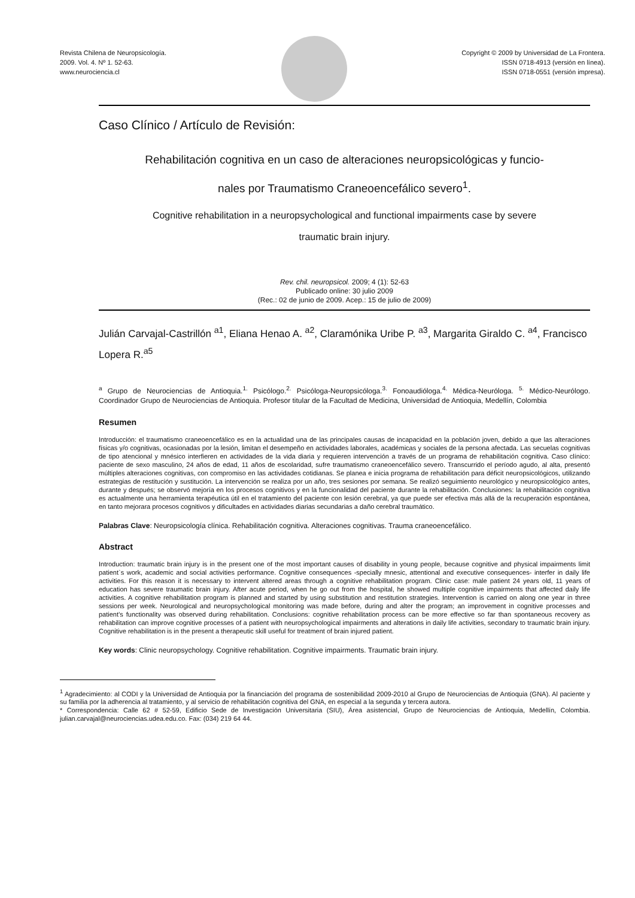Revista Chilena de Neuropsicología.
2009. Vol. 4. Nº 1. 52-63.
www.neurociencia.cl
Copyright © 2009 by Universidad de La Frontera.
ISSN 0718-4913 (versión en línea).
ISSN 0718-0551 (versión impresa).
Caso Clínico / Artículo de Revisión:
Rehabilitación cognitiva en un caso de alteraciones neuropsicológicas y funcio-
nales por Traumatismo Craneoencefálico severo<sup>1</sup>.
Cognitive rehabilitation in a neuropsychological and functional impairments case by severe
traumatic brain injury.
Rev. chil. neuropsicol. 2009; 4 (1): 52-63
Publicado online: 30 julio 2009
(Rec.: 02 de junio de 2009. Acep.: 15 de julio de 2009)
Julián Carvajal-Castrillón <sup>a1</sup>, Eliana Henao A. <sup>a2</sup>, Claramónika Uribe P. <sup>a3</sup>, Margarita Giraldo C. <sup>a4</sup>, Francisco Lopera R.<sup>a5</sup>
<sup>a</sup> Grupo de Neurociencias de Antioquia.<sup>1.</sup> Psicólogo.<sup>2.</sup> Psicóloga-Neuropsicóloga.<sup>3.</sup> Fonoaudióloga.<sup>4.</sup> Médica-Neuróloga. <sup>5.</sup> Médico-Neurólogo. Coordinador Grupo de Neurociencias de Antioquia. Profesor titular de la Facultad de Medicina, Universidad de Antioquia, Medellín, Colombia
Resumen
Introducción: el traumatismo craneoencefálico es en la actualidad una de las principales causas de incapacidad en la población joven, debido a que las alteraciones físicas y/o cognitivas, ocasionadas por la lesión, limitan el desempeño en actividades laborales, académicas y sociales de la persona afectada. Las secuelas cognitivas de tipo atencional y mnésico interfieren en actividades de la vida diaria y requieren intervención a través de un programa de rehabilitación cognitiva. Caso clínico: paciente de sexo masculino, 24 años de edad, 11 años de escolaridad, sufre traumatismo craneoencefálico severo. Transcurrido el período agudo, al alta, presentó múltiples alteraciones cognitivas, con compromiso en las actividades cotidianas. Se planea e inicia programa de rehabilitación para déficit neuropsicológicos, utilizando estrategias de restitución y sustitución. La intervención se realiza por un año, tres sesiones por semana. Se realizó seguimiento neurológico y neuropsicológico antes, durante y después; se observó mejoría en los procesos cognitivos y en la funcionalidad del paciente durante la rehabilitación. Conclusiones: la rehabilitación cognitiva es actualmente una herramienta terapéutica útil en el tratamiento del paciente con lesión cerebral, ya que puede ser efectiva más allá de la recuperación espontánea, en tanto mejorara procesos cognitivos y dificultades en actividades diarias secundarias a daño cerebral traumático.
Palabras Clave: Neuropsicología clínica. Rehabilitación cognitiva. Alteraciones cognitivas. Trauma craneoencefálico.
Abstract
Introduction: traumatic brain injury is in the present one of the most important causes of disability in young people, because cognitive and physical impairments limit patient`s work, academic and social activities performance. Cognitive consequences -specially mnesic, attentional and executive consequences- interfer in daily life activities. For this reason it is necessary to intervent altered areas through a cognitive rehabilitation program. Clinic case: male patient 24 years old, 11 years of education has severe traumatic brain injury. After acute period, when he go out from the hospital, he showed multiple cognitive impairments that affected daily life activities. A cognitive rehabilitation program is planned and started by using substitution and restitution strategies. Intervention is carried on along one year in three sessions per week. Neurological and neuropsychological monitoring was made before, during and alter the program; an improvement in cognitive processes and patient’s functionality was observed during rehabilitation. Conclusions: cognitive rehabilitation process can be more effective so far than spontaneous recovery as rehabilitation can improve cognitive processes of a patient with neuropsychological impairments and alterations in daily life activities, secondary to traumatic brain injury. Cognitive rehabilitation is in the present a therapeutic skill useful for treatment of brain injured patient.
Key words: Clinic neuropsychology. Cognitive rehabilitation. Cognitive impairments. Traumatic brain injury.
<sup>1</sup> Agradecimiento: al CODI y la Universidad de Antioquia por la financiación del programa de sostenibilidad 2009-2010 al Grupo de Neurociencias de Antioquia (GNA). Al paciente y su familia por la adherencia al tratamiento, y al servicio de rehabilitación cognitiva del GNA, en especial a la segunda y tercera autora.
* Correspondencia: Calle 62 # 52-59, Edificio Sede de Investigación Universitaria (SIU), Área asistencial, Grupo de Neurociencias de Antioquia, Medellín, Colombia. julian.carvajal@neurociencias.udea.edu.co. Fax: (034) 219 64 44.